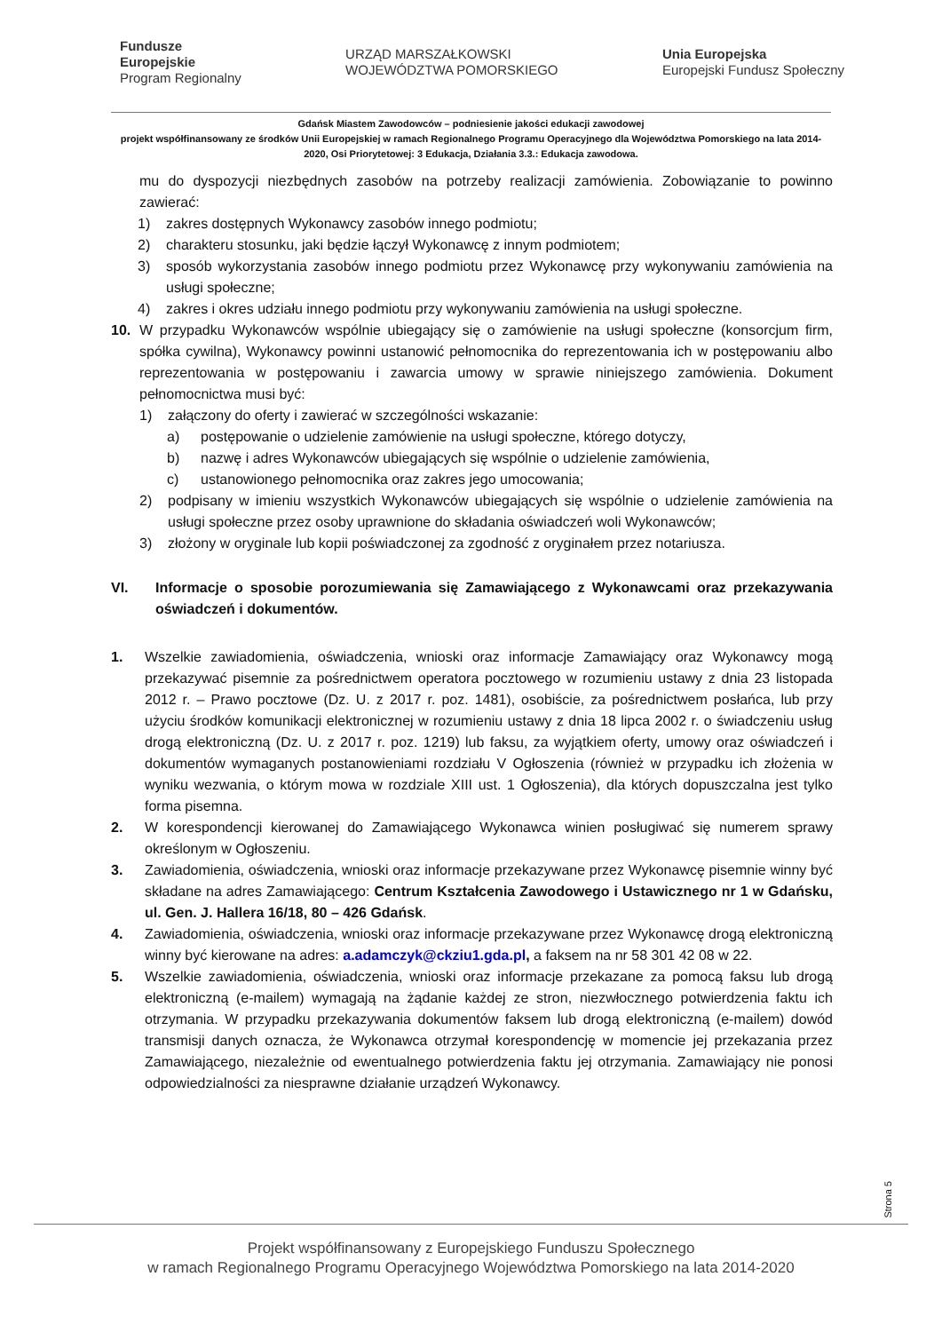Fundusze
Europejskie
Program Regionalny
URZĄD MARSZAŁKOWSKI
WOJEWÓDZTWA POMORSKIEGO
Unia Europejska
Europejski Fundusz Społeczny
Gdańsk Miastem Zawodowców – podniesienie jakości edukacji zawodowej
projekt współfinansowany ze środków Unii Europejskiej w ramach Regionalnego Programu Operacyjnego dla Województwa Pomorskiego na lata 2014-2020, Osi Priorytetowej: 3 Edukacja, Działania 3.3.: Edukacja zawodowa.
mu do dyspozycji niezbędnych zasobów na potrzeby realizacji zamówienia. Zobowiązanie to powinno zawierać:
1) zakres dostępnych Wykonawcy zasobów innego podmiotu;
2) charakteru stosunku, jaki będzie łączył Wykonawcę z innym podmiotem;
3) sposób wykorzystania zasobów innego podmiotu przez Wykonawcę przy wykonywaniu zamówienia na usługi społeczne;
4) zakres i okres udziału innego podmiotu przy wykonywaniu zamówienia na usługi społeczne.
10. W przypadku Wykonawców wspólnie ubiegający się o zamówienie na usługi społeczne (konsorcjum firm, spółka cywilna), Wykonawcy powinni ustanowić pełnomocnika do reprezentowania ich w postępowaniu albo reprezentowania w postępowaniu i zawarcia umowy w sprawie niniejszego zamówienia. Dokument pełnomocnictwa musi być:
1) załączony do oferty i zawierać w szczególności wskazanie:
a) postępowanie o udzielenie zamówienie na usługi społeczne, którego dotyczy,
b) nazwę i adres Wykonawców ubiegających się wspólnie o udzielenie zamówienia,
c) ustanowionego pełnomocnika oraz zakres jego umocowania;
2) podpisany w imieniu wszystkich Wykonawców ubiegających się wspólnie o udzielenie zamówienia na usługi społeczne przez osoby uprawnione do składania oświadczeń woli Wykonawców;
3) złożony w oryginale lub kopii poświadczonej za zgodność z oryginałem przez notariusza.
VI. Informacje o sposobie porozumiewania się Zamawiającego z Wykonawcami oraz przekazywania oświadczeń i dokumentów.
1. Wszelkie zawiadomienia, oświadczenia, wnioski oraz informacje Zamawiający oraz Wykonawcy mogą przekazywać pisemnie za pośrednictwem operatora pocztowego w rozumieniu ustawy z dnia 23 listopada 2012 r. – Prawo pocztowe (Dz. U. z 2017 r. poz. 1481), osobiście, za pośrednictwem posłańca, lub przy użyciu środków komunikacji elektronicznej w rozumieniu ustawy z dnia 18 lipca 2002 r. o świadczeniu usług drogą elektroniczną (Dz. U. z 2017 r. poz. 1219) lub faksu, za wyjątkiem oferty, umowy oraz oświadczeń i dokumentów wymaganych postanowieniami rozdziału V Ogłoszenia (również w przypadku ich złożenia w wyniku wezwania, o którym mowa w rozdziale XIII ust. 1 Ogłoszenia), dla których dopuszczalna jest tylko forma pisemna.
2. W korespondencji kierowanej do Zamawiającego Wykonawca winien posługiwać się numerem sprawy określonym w Ogłoszeniu.
3. Zawiadomienia, oświadczenia, wnioski oraz informacje przekazywane przez Wykonawcę pisemnie winny być składane na adres Zamawiającego: Centrum Kształcenia Zawodowego i Ustawicznego nr 1 w Gdańsku, ul. Gen. J. Hallera 16/18, 80 – 426 Gdańsk.
4. Zawiadomienia, oświadczenia, wnioski oraz informacje przekazywane przez Wykonawcę drogą elektroniczną winny być kierowane na adres: a.adamczyk@ckziu1.gda.pl, a faksem na nr 58 301 42 08 w 22.
5. Wszelkie zawiadomienia, oświadczenia, wnioski oraz informacje przekazane za pomocą faksu lub drogą elektroniczną (e-mailem) wymagają na żądanie każdej ze stron, niezwłocznego potwierdzenia faktu ich otrzymania. W przypadku przekazywania dokumentów faksem lub drogą elektroniczną (e-mailem) dowód transmisji danych oznacza, że Wykonawca otrzymał korespondencję w momencie jej przekazania przez Zamawiającego, niezależnie od ewentualnego potwierdzenia faktu jej otrzymania. Zamawiający nie ponosi odpowiedzialności za niesprawne działanie urządzeń Wykonawcy.
Strona 5
Projekt współfinansowany z Europejskiego Funduszu Społecznego
w ramach Regionalnego Programu Operacyjnego Województwa Pomorskiego na lata 2014-2020